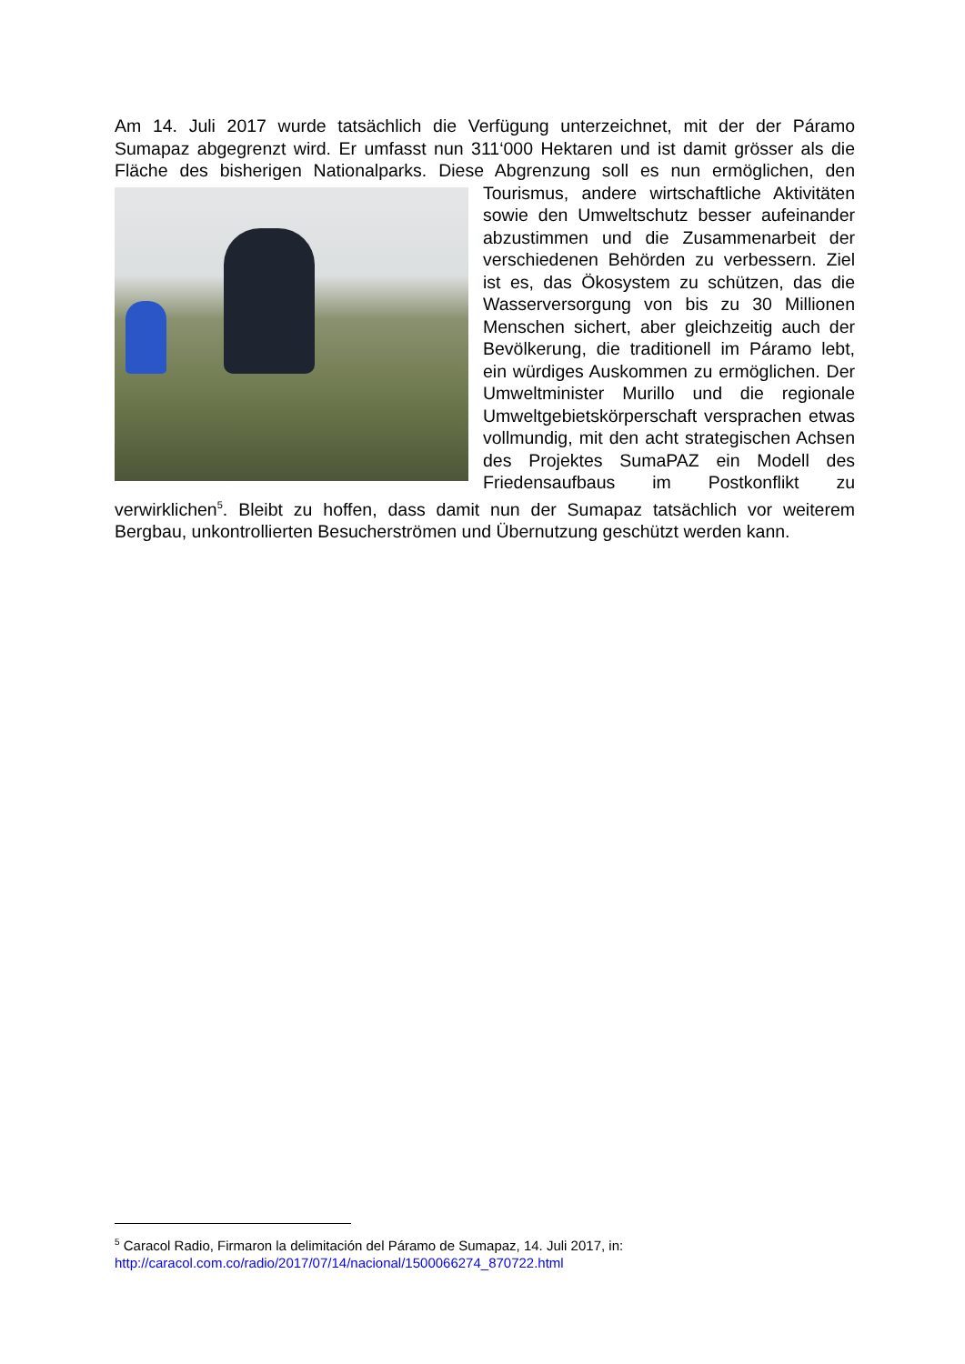Am 14. Juli 2017 wurde tatsächlich die Verfügung unterzeichnet, mit der der Páramo Sumapaz abgegrenzt wird. Er umfasst nun 311‘000 Hektaren und ist damit grösser als die Fläche des bisherigen Nationalparks. Diese Abgrenzung soll es nun ermöglichen, den Tourismus, andere wirtschaftliche Aktivitäten sowie den Umweltschutz besser aufeinander abzustimmen und die Zusammenarbeit der verschiedenen Behörden zu verbessern. Ziel ist es, das Ökosystem zu schützen, das die Wasserversorgung von bis zu 30 Millionen Menschen sichert, aber gleichzeitig auch der Bevölkerung, die traditionell im Páramo lebt, ein würdiges Auskommen zu ermöglichen. Der Umweltminister Murillo und die regionale Umweltgebietskörperschaft versprachen etwas vollmundig, mit den acht strategischen Achsen des Projektes SumaPAZ ein Modell des Friedensaufbaus im Postkonflikt zu verwirklichen<sup>5</sup>. Bleibt zu hoffen, dass damit nun der Sumapaz tatsächlich vor weiterem Bergbau, unkontrollierten Besucherströmen und Übernutzung geschützt werden kann.
<sup>5</sup> Caracol Radio, Firmaron la delimitación del Páramo de Sumapaz, 14. Juli 2017, in:
http://caracol.com.co/radio/2017/07/14/nacional/1500066274_870722.html